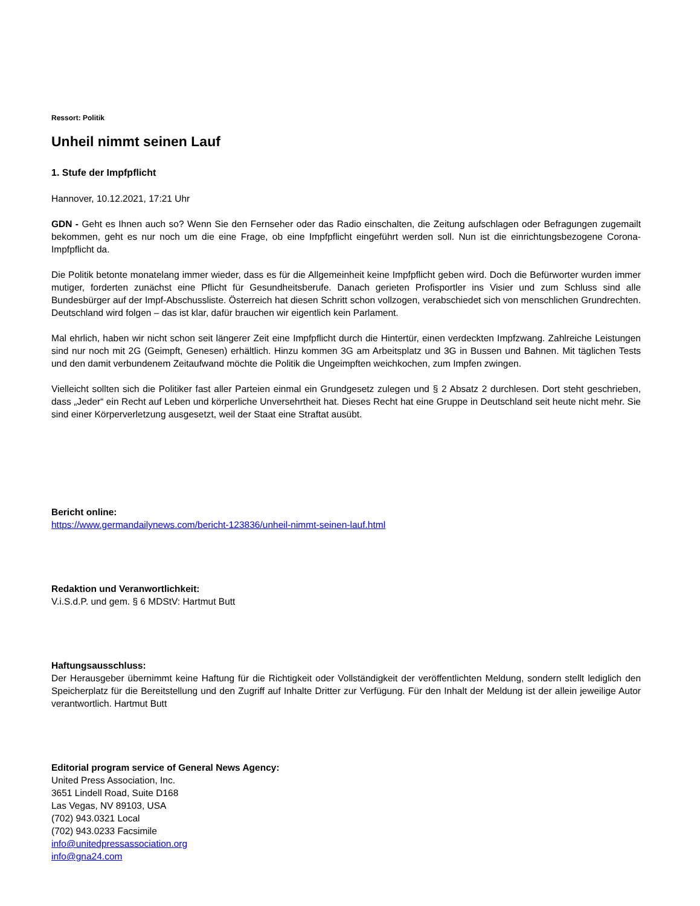Ressort: Politik
Unheil nimmt seinen Lauf
1. Stufe der Impfpflicht
Hannover, 10.12.2021, 17:21 Uhr
GDN - Geht es Ihnen auch so? Wenn Sie den Fernseher oder das Radio einschalten, die Zeitung aufschlagen oder Befragungen zugemailt bekommen, geht es nur noch um die eine Frage, ob eine Impfpflicht eingeführt werden soll. Nun ist die einrichtungsbezogene Corona-Impfpflicht da.
Die Politik betonte monatelang immer wieder, dass es für die Allgemeinheit keine Impfpflicht geben wird. Doch die Befürworter wurden immer mutiger, forderten zunächst eine Pflicht für Gesundheitsberufe. Danach gerieten Profisportler ins Visier und zum Schluss sind alle Bundesbürger auf der Impf-Abschussliste. Österreich hat diesen Schritt schon vollzogen, verabschiedet sich von menschlichen Grundrechten. Deutschland wird folgen – das ist klar, dafür brauchen wir eigentlich kein Parlament.
Mal ehrlich, haben wir nicht schon seit längerer Zeit eine Impfpflicht durch die Hintertür, einen verdeckten Impfzwang. Zahlreiche Leistungen sind nur noch mit 2G (Geimpft, Genesen) erhältlich. Hinzu kommen 3G am Arbeitsplatz und 3G in Bussen und Bahnen. Mit täglichen Tests und den damit verbundenem Zeitaufwand möchte die Politik die Ungeimpften weichkochen, zum Impfen zwingen.
Vielleicht sollten sich die Politiker fast aller Parteien einmal ein Grundgesetz zulegen und § 2 Absatz 2 durchlesen. Dort steht geschrieben, dass „Jeder“ ein Recht auf Leben und körperliche Unversehrtheit hat. Dieses Recht hat eine Gruppe in Deutschland seit heute nicht mehr. Sie sind einer Körperverletzung ausgesetzt, weil der Staat eine Straftat ausübt.
Bericht online:
https://www.germandailynews.com/bericht-123836/unheil-nimmt-seinen-lauf.html
Redaktion und Veranwortlichkeit:
V.i.S.d.P. und gem. § 6 MDStV: Hartmut Butt
Haftungsausschluss:
Der Herausgeber übernimmt keine Haftung für die Richtigkeit oder Vollständigkeit der veröffentlichten Meldung, sondern stellt lediglich den Speicherplatz für die Bereitstellung und den Zugriff auf Inhalte Dritter zur Verfügung. Für den Inhalt der Meldung ist der allein jeweilige Autor verantwortlich. Hartmut Butt
Editorial program service of General News Agency:
United Press Association, Inc.
3651 Lindell Road, Suite D168
Las Vegas, NV 89103, USA
(702) 943.0321 Local
(702) 943.0233 Facsimile
info@unitedpressassociation.org
info@gna24.com